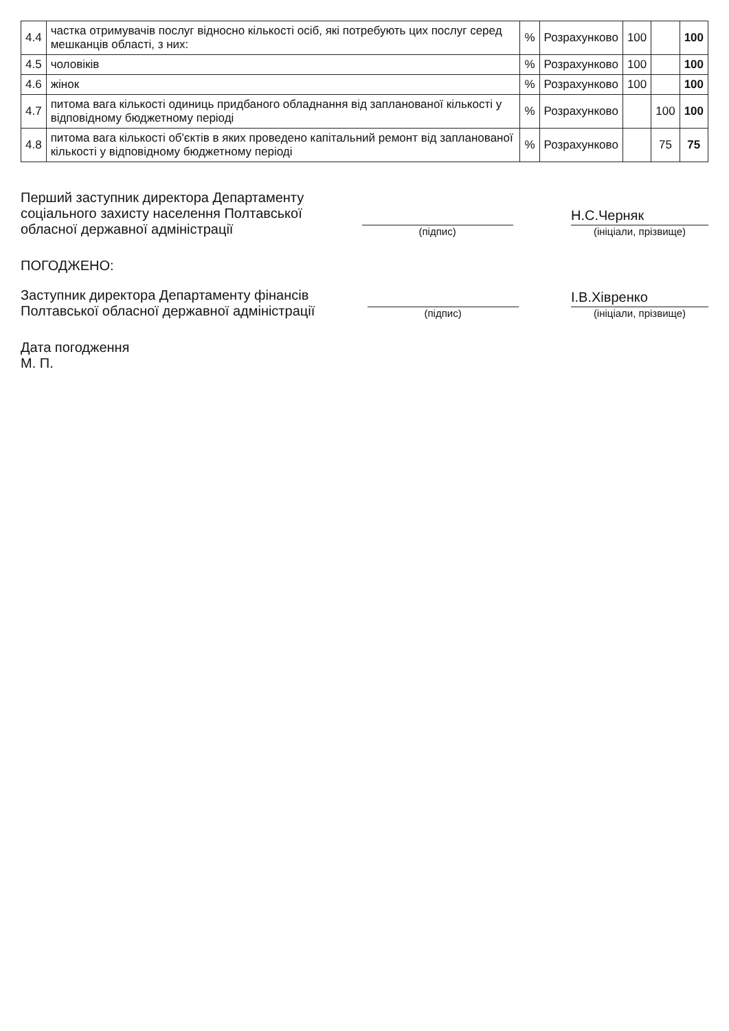| 4.4 | частка отримувачів послуг відносно кількості осіб, які потребують цих послуг серед мешканців області, з них: | % | Розрахунково | 100 | | 100 |
| 4.5 | чоловіків | % | Розрахунково | 100 | | 100 |
| 4.6 | жінок | % | Розрахунково | 100 | | 100 |
| 4.7 | питома вага кількості одиниць придбаного обладнання від запланованої кількості у відповідному бюджетному періоді | % | Розрахунково | | 100 | 100 |
| 4.8 | питома вага кількості об'єктів в яких проведено капітальний ремонт від запланованої кількості у відповідному бюджетному періоді | % | Розрахунково | | 75 | 75 |
Перший заступник директора Департаменту
соціального захисту населення Полтавської
обласної державної адміністрації
(підпис)
Н.С.Черняк
(ініціали, прізвище)
ПОГОДЖЕНО:
Заступник директора Департаменту фінансів
Полтавської обласної державної адміністрації
(підпис)
І.В.Хівренко
(ініціали, прізвище)
Дата погодження
М. П.